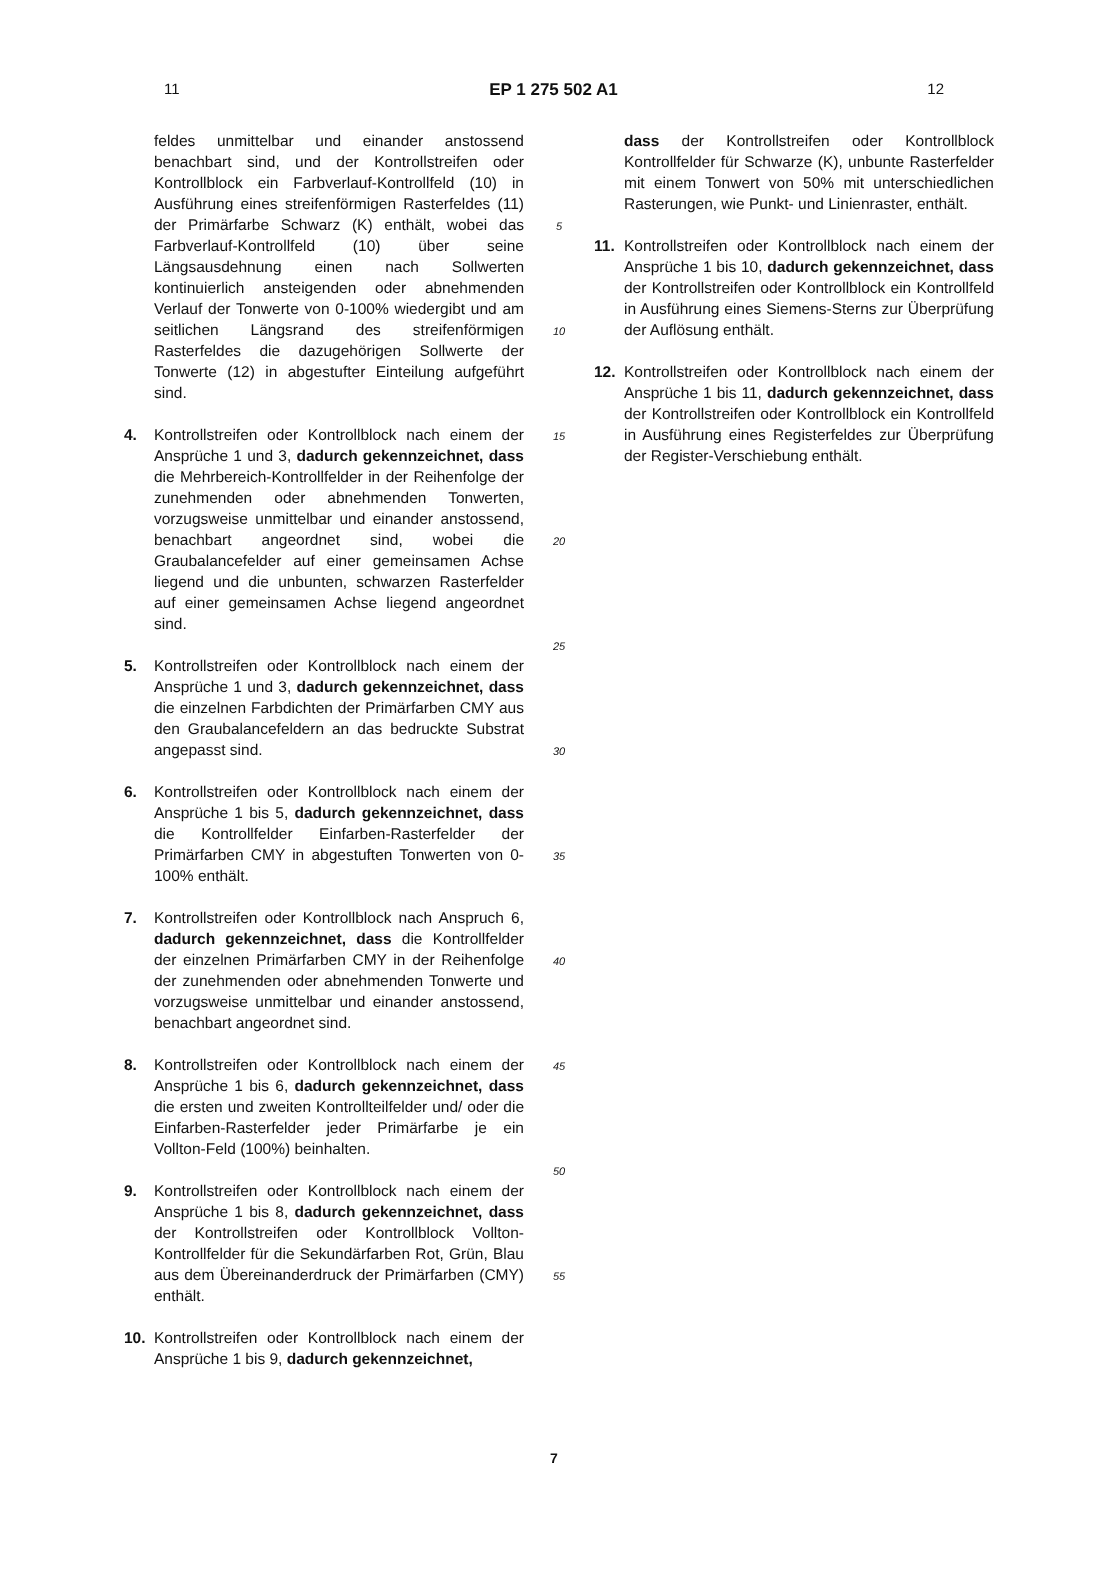11 EP 1 275 502 A1 12
feldes unmittelbar und einander anstossend benachbart sind, und der Kontrollstreifen oder Kontrollblock ein Farbverlauf-Kontrollfeld (10) in Ausführung eines streifenförmigen Rasterfeldes (11) der Primärfarbe Schwarz (K) enthält, wobei das Farbverlauf-Kontrollfeld (10) über seine Längsausdehnung einen nach Sollwerten kontinuierlich ansteigenden oder abnehmenden Verlauf der Tonwerte von 0-100% wiedergibt und am seitlichen Längsrand des streifenförmigen Rasterfeldes die dazugehörigen Sollwerte der Tonwerte (12) in abgestufter Einteilung aufgeführt sind.
4. Kontrollstreifen oder Kontrollblock nach einem der Ansprüche 1 und 3, dadurch gekennzeichnet, dass die Mehrbereich-Kontrollfelder in der Reihenfolge der zunehmenden oder abnehmenden Tonwerten, vorzugsweise unmittelbar und einander anstossend, benachbart angeordnet sind, wobei die Graubalancefelder auf einer gemeinsamen Achse liegend und die unbunten, schwarzen Rasterfelder auf einer gemeinsamen Achse liegend angeordnet sind.
5. Kontrollstreifen oder Kontrollblock nach einem der Ansprüche 1 und 3, dadurch gekennzeichnet, dass die einzelnen Farbdichten der Primärfarben CMY aus den Graubalancefeldern an das bedruckte Substrat angepasst sind.
6. Kontrollstreifen oder Kontrollblock nach einem der Ansprüche 1 bis 5, dadurch gekennzeichnet, dass die Kontrollfelder Einfarben-Rasterfelder der Primärfarben CMY in abgestuften Tonwerten von 0-100% enthält.
7. Kontrollstreifen oder Kontrollblock nach Anspruch 6, dadurch gekennzeichnet, dass die Kontrollfelder der einzelnen Primärfarben CMY in der Reihenfolge der zunehmenden oder abnehmenden Tonwerte und vorzugsweise unmittelbar und einander anstossend, benachbart angeordnet sind.
8. Kontrollstreifen oder Kontrollblock nach einem der Ansprüche 1 bis 6, dadurch gekennzeichnet, dass die ersten und zweiten Kontrollteilfelder und/ oder die Einfarben-Rasterfelder jeder Primärfarbe je ein Vollton-Feld (100%) beinhalten.
9. Kontrollstreifen oder Kontrollblock nach einem der Ansprüche 1 bis 8, dadurch gekennzeichnet, dass der Kontrollstreifen oder Kontrollblock Vollton-Kontrollfelder für die Sekundärfarben Rot, Grün, Blau aus dem Übereinanderdruck der Primärfarben (CMY) enthält.
10. Kontrollstreifen oder Kontrollblock nach einem der Ansprüche 1 bis 9, dadurch gekennzeichnet,
5
10
15
20
25
30
35
40
45
50
55
dass der Kontrollstreifen oder Kontrollblock Kontrollfelder für Schwarze (K), unbunte Rasterfelder mit einem Tonwert von 50% mit unterschiedlichen Rasterungen, wie Punkt- und Linienraster, enthält.
11. Kontrollstreifen oder Kontrollblock nach einem der Ansprüche 1 bis 10, dadurch gekennzeichnet, dass der Kontrollstreifen oder Kontrollblock ein Kontrollfeld in Ausführung eines Siemens-Sterns zur Überprüfung der Auflösung enthält.
12. Kontrollstreifen oder Kontrollblock nach einem der Ansprüche 1 bis 11, dadurch gekennzeichnet, dass der Kontrollstreifen oder Kontrollblock ein Kontrollfeld in Ausführung eines Registerfeldes zur Überprüfung der Register-Verschiebung enthält.
7